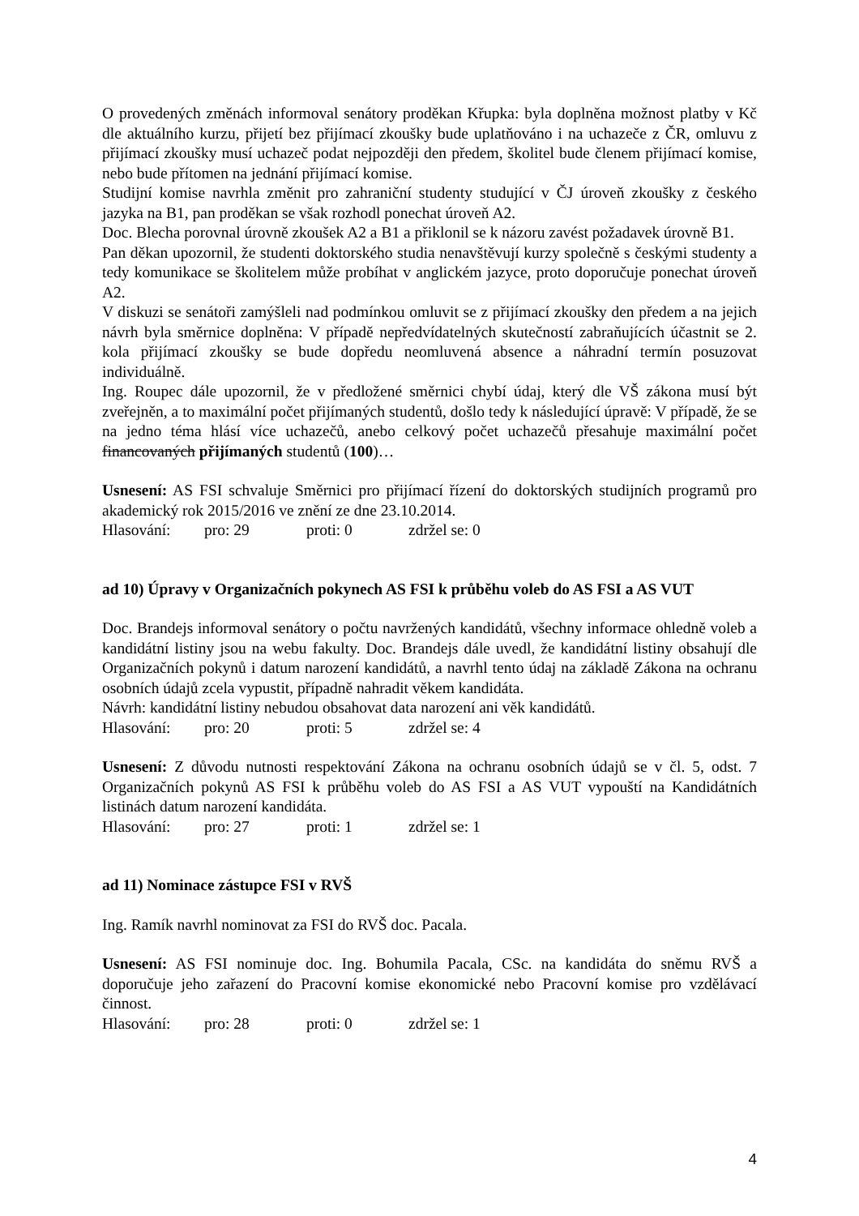O provedených změnách informoval senátory proděkan Křupka: byla doplněna možnost platby v Kč dle aktuálního kurzu, přijetí bez přijímací zkoušky bude uplatňováno i na uchazeče z ČR, omluvu z přijímací zkoušky musí uchazeč podat nejpozději den předem, školitel bude členem přijímací komise, nebo bude přítomen na jednání přijímací komise.
Studijní komise navrhla změnit pro zahraniční studenty studující v ČJ úroveň zkoušky z českého jazyka na B1, pan proděkan se však rozhodl ponechat úroveň A2.
Doc. Blecha porovnal úrovně zkoušek A2 a B1 a přiklonil se k názoru zavést požadavek úrovně B1.
Pan děkan upozornil, že studenti doktorského studia nenavštěvují kurzy společně s českými studenty a tedy komunikace se školitelem může probíhat v anglickém jazyce, proto doporučuje ponechat úroveň A2.
V diskuzi se senátoři zamýšleli nad podmínkou omluvit se z přijímací zkoušky den předem a na jejich návrh byla směrnice doplněna: V případě nepředvídatelných skutečností zabraňujících účastnit se 2. kola přijímací zkoušky se bude dopředu neomluvená absence a náhradní termín posuzovat individuálně.
Ing. Roupec dále upozornil, že v předložené směrnici chybí údaj, který dle VŠ zákona musí být zveřejněn, a to maximální počet přijímaných studentů, došlo tedy k následující úpravě: V případě, že se na jedno téma hlásí více uchazečů, anebo celkový počet uchazečů přesahuje maximální počet financovaných přijímaných studentů (100)…
Usnesení: AS FSI schvaluje Směrnici pro přijímací řízení do doktorských studijních programů pro akademický rok 2015/2016 ve znění ze dne 23.10.2014.
Hlasování: pro: 29 proti: 0 zdržel se: 0
ad 10) Úpravy v Organizačních pokynech AS FSI k průběhu voleb do AS FSI a AS VUT
Doc. Brandejs informoval senátory o počtu navržených kandidátů, všechny informace ohledně voleb a kandidátní listiny jsou na webu fakulty. Doc. Brandejs dále uvedl, že kandidátní listiny obsahují dle Organizačních pokynů i datum narození kandidátů, a navrhl tento údaj na základě Zákona na ochranu osobních údajů zcela vypustit, případně nahradit věkem kandidáta.
Návrh: kandidátní listiny nebudou obsahovat data narození ani věk kandidátů.
Hlasování: pro: 20 proti: 5 zdržel se: 4
Usnesení: Z důvodu nutnosti respektování Zákona na ochranu osobních údajů se v čl. 5, odst. 7 Organizačních pokynů AS FSI k průběhu voleb do AS FSI a AS VUT vypouští na Kandidátních listinách datum narození kandidáta.
Hlasování: pro: 27 proti: 1 zdržel se: 1
ad 11) Nominace zástupce FSI v RVŠ
Ing. Ramík navrhl nominovat za FSI do RVŠ doc. Pacala.
Usnesení: AS FSI nominuje doc. Ing. Bohumila Pacala, CSc. na kandidáta do sněmu RVŠ a doporučuje jeho zařazení do Pracovní komise ekonomické nebo Pracovní komise pro vzdělávací činnost.
Hlasování: pro: 28 proti: 0 zdržel se: 1
4